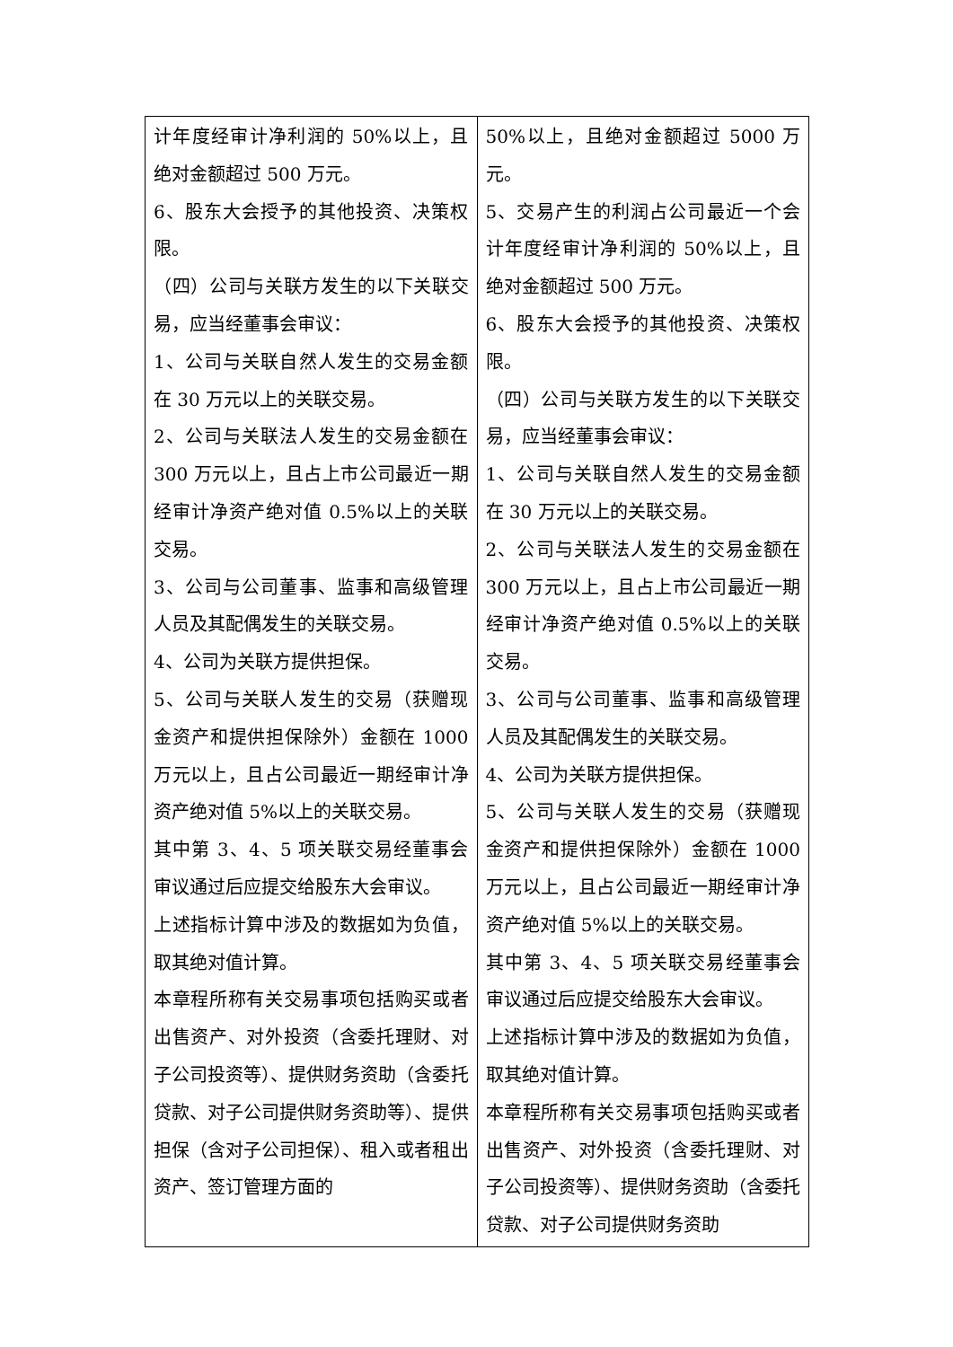| 计年度经审计净利润的 50%以上，且绝对金额超过 500 万元。 6、股东大会授予的其他投资、决策权限。 （四）公司与关联方发生的以下关联交易，应当经董事会审议： 1、公司与关联自然人发生的交易金额在 30 万元以上的关联交易。 2、公司与关联法人发生的交易金额在 300 万元以上，且占上市公司最近一期经审计净资产绝对值 0.5%以上的关联交易。 3、公司与公司董事、监事和高级管理人员及其配偶发生的关联交易。 4、公司为关联方提供担保。 5、公司与关联人发生的交易（获赠现金资产和提供担保除外）金额在 1000 万元以上，且占公司最近一期经审计净资产绝对值 5%以上的关联交易。 其中第 3、4、5 项关联交易经董事会审议通过后应提交给股东大会审议。 上述指标计算中涉及的数据如为负值，取其绝对值计算。 本章程所称有关交易事项包括购买或者出售资产、对外投资（含委托理财、对子公司投资等）、提供财务资助（含委托贷款、对子公司提供财务资助等）、提供担保（含对子公司担保）、租入或者租出资产、签订管理方面的 | 50%以上，且绝对金额超过 5000 万元。 5、交易产生的利润占公司最近一个会计年度经审计净利润的 50%以上，且绝对金额超过 500 万元。 6、股东大会授予的其他投资、决策权限。 （四）公司与关联方发生的以下关联交易，应当经董事会审议： 1、公司与关联自然人发生的交易金额在 30 万元以上的关联交易。 2、公司与关联法人发生的交易金额在 300 万元以上，且占上市公司最近一期经审计净资产绝对值 0.5%以上的关联交易。 3、公司与公司董事、监事和高级管理人员及其配偶发生的关联交易。 4、公司为关联方提供担保。 5、公司与关联人发生的交易（获赠现金资产和提供担保除外）金额在 1000 万元以上，且占公司最近一期经审计净资产绝对值 5%以上的关联交易。 其中第 3、4、5 项关联交易经董事会审议通过后应提交给股东大会审议。 上述指标计算中涉及的数据如为负值，取其绝对值计算。 本章程所称有关交易事项包括购买或者出售资产、对外投资（含委托理财、对子公司投资等）、提供财务资助（含委托贷款、对子公司提供财务资助 |